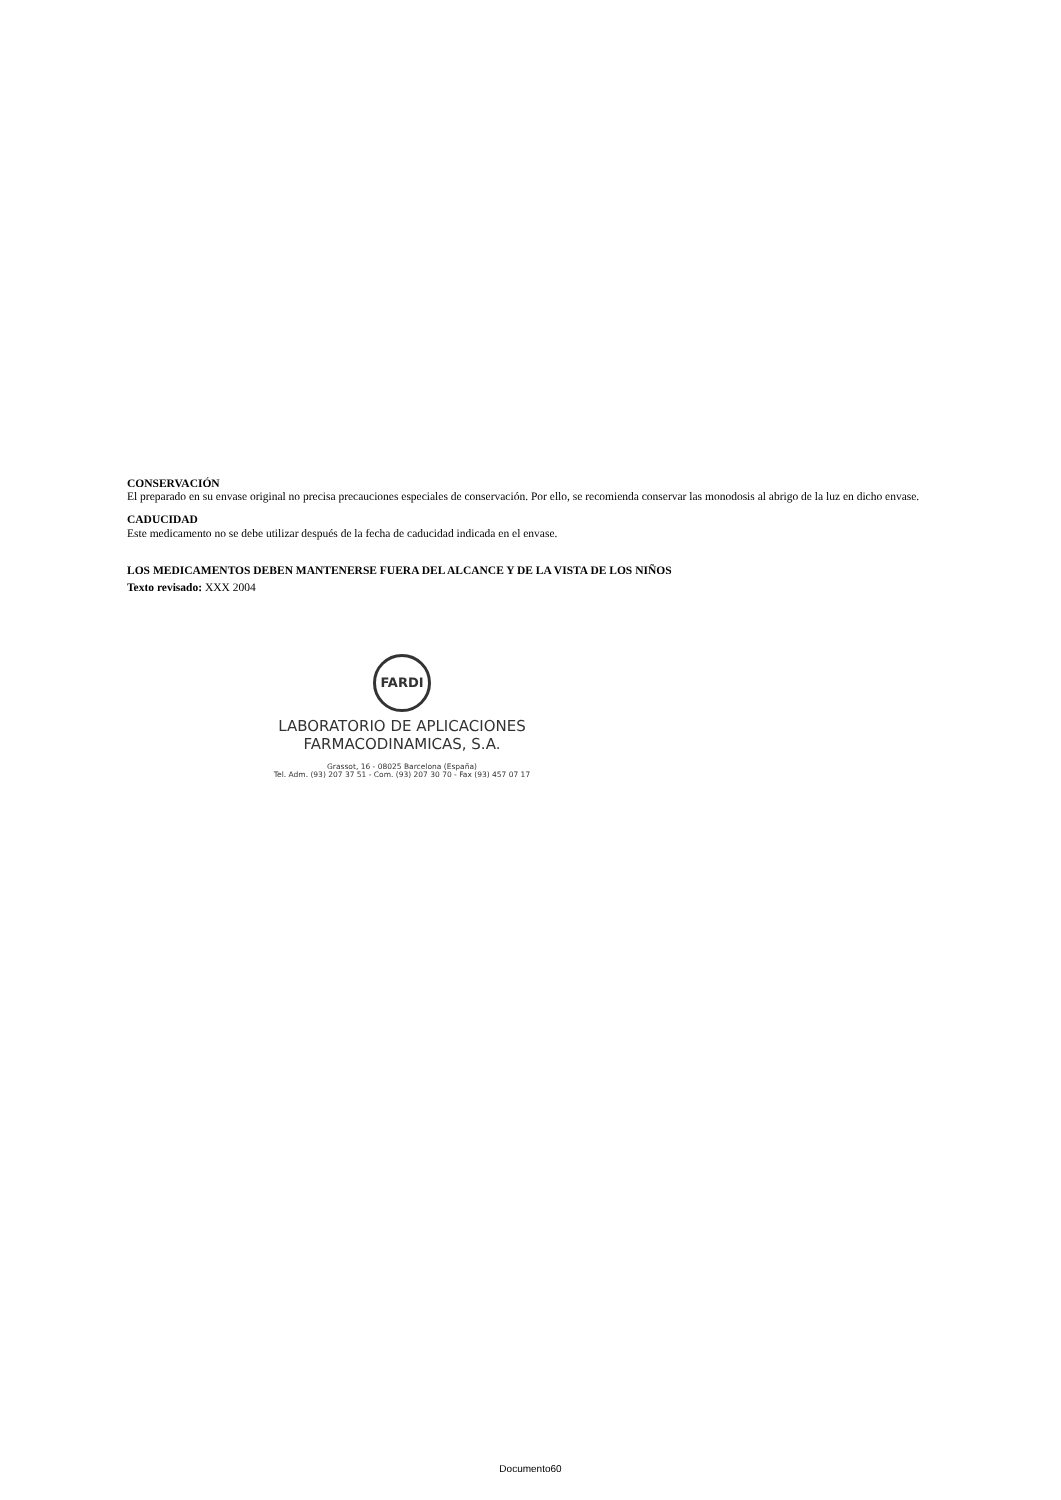CONSERVACIÓN
El preparado en su envase original no precisa precauciones especiales de conservación. Por ello, se recomienda conservar las monodosis al abrigo de la luz en dicho envase.
CADUCIDAD
Este medicamento no se debe utilizar después de la fecha de caducidad indicada en el envase.
LOS MEDICAMENTOS DEBEN MANTENERSE FUERA DEL ALCANCE Y DE LA VISTA DE LOS NIÑOS
Texto revisado: XXX 2004
FARDI
LABORATORIO DE APLICACIONES
FARMACODINAMICAS, S.A.
Grassot, 16 - 08025 Barcelona (España)
Tel. Adm. (93) 207 37 51 - Com. (93) 207 30 70 - Fax (93) 457 07 17
Documento60